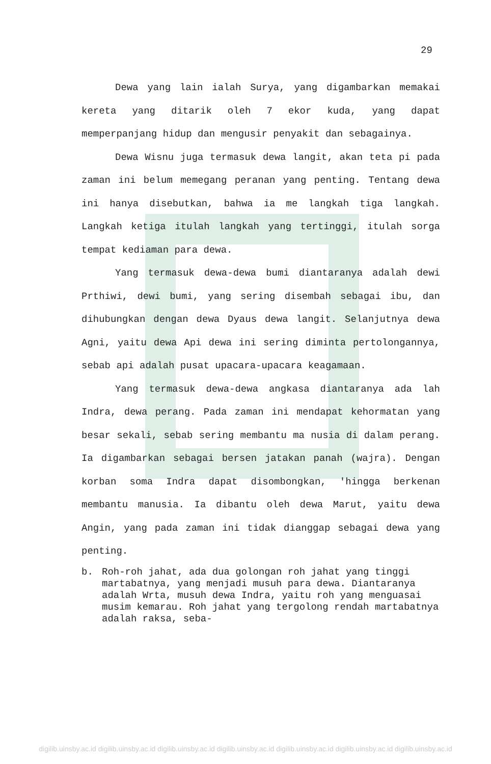29
Dewa yang lain ialah Surya, yang digambarkan memakai kereta yang ditarik oleh 7 ekor kuda, yang dapat memperpanjang hidup dan mengusir penyakit dan sebagainya.
Dewa Wisnu juga termasuk dewa langit, akan teta pi pada zaman ini belum memegang peranan yang penting. Tentang dewa ini hanya disebutkan, bahwa ia me langkah tiga langkah. Langkah ketiga itulah langkah yang tertinggi, itulah sorga tempat kediaman para dewa.
Yang termasuk dewa-dewa bumi diantaranya adalah dewi Prthiwi, dewi bumi, yang sering disembah sebagai ibu, dan dihubungkan dengan dewa Dyaus dewa langit. Selanjutnya dewa Agni, yaitu dewa Api dewa ini sering diminta pertolongannya, sebab api adalah pusat upacara-upacara keagamaan.
Yang termasuk dewa-dewa angkasa diantaranya ada lah Indra, dewa perang. Pada zaman ini mendapat kehormatan yang besar sekali, sebab sering membantu ma nusia di dalam perang. Ia digambarkan sebagai bersen jatakan panah (wajra). Dengan korban soma Indra dapat disombongkan, 'hingga berkenan membantu manusia. Ia dibantu oleh dewa Marut, yaitu dewa Angin, yang pada zaman ini tidak dianggap sebagai dewa yang penting.
b. Roh-roh jahat, ada dua golongan roh jahat yang tinggi martabatnya, yang menjadi musuh para dewa. Diantaranya adalah Wrta, musuh dewa Indra, yaitu roh yang menguasai musim kemarau. Roh jahat yang tergolong rendah martabatnya adalah raksa, seba-
digilib.uinsby.ac.id digilib.uinsby.ac.id digilib.uinsby.ac.id digilib.uinsby.ac.id digilib.uinsby.ac.id digilib.uinsby.ac.id digilib.uinsby.ac.id